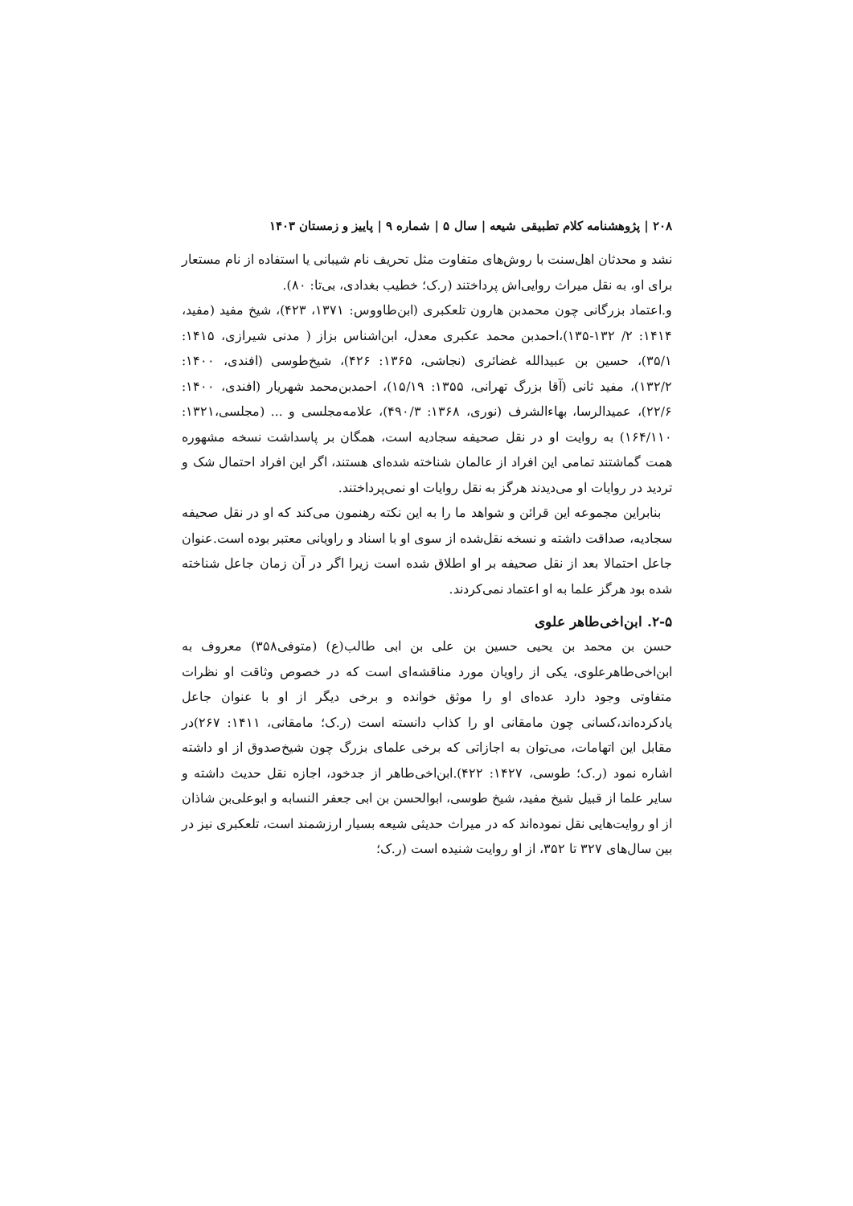۲۰۸ | پژوهشنامه کلام تطبیقی شیعه | سال ۵ | شماره ۹ | پاییز و زمستان ۱۴۰۳
نشد و محدثان اهل‌سنت با روش‌های متفاوت مثل تحریف نام شیبانی یا استفاده از نام مستعار برای او، به نقل میراث روایی‌اش پرداختند (ر.ک؛ خطیب بغدادی، بی‌تا: ۸۰).
و.اعتماد بزرگانی چون محمدبن هارون تلعکبری (ابن‌طاووس: ۱۳۷۱، ۴۲۳)، شیخ مفید (مفید، ۱۴۱۴: ۲/ ۱۳۲-۱۳۵)،احمدبن محمد عکبری معدل، ابن‌اشناس بزاز ( مدنی شیرازی، ۱۴۱۵: ۳۵/۱)، حسین بن عبیدالله غضائری (نجاشی، ۱۳۶۵: ۴۲۶)، شیخ‌طوسی (افندی، ۱۴۰۰: ۱۳۲/۲)، مفید ثانی (آقا بزرگ تهرانی، ۱۳۵۵: ۱۵/۱۹)، احمدبن‌محمد شهریار (افندی، ۱۴۰۰: ۲۲/۶)، عمیدالرسا، بهاءالشرف (نوری، ۱۳۶۸: ۴۹۰/۳)، علامه‌مجلسی و ... (مجلسی،۱۳۲۱: ۱۶۴/۱۱۰) به روایت او در نقل صحیفه سجادیه است، همگان بر پاسداشت نسخه مشهوره همت گماشتند تمامی این افراد از عالمان شناخته شده‌ای هستند، اگر این افراد احتمال شک و تردید در روایات او می‌دیدند هرگز به نقل روایات او نمی‌پرداختند.
بنابراین مجموعه این قرائن و شواهد ما را به این نکته رهنمون می‌کند که او در نقل صحیفه سجادیه، صداقت داشته و نسخه نقل‌شده از سوی او با اسناد و راویانی معتبر بوده است.عنوان جاعل احتمالا بعد از نقل صحیفه بر او اطلاق شده است زیرا اگر در آن زمان جاعل شناخته شده بود هرگز علما به او اعتماد نمی‌کردند.
۲-۵. ابن‌اخی‌طاهر علوی
حسن بن محمد بن یحیی حسین بن علی بن ابی طالب(ع) (متوفی۳۵۸) معروف به ابن‌اخی‌طاهرعلوی، یکی از راویان مورد مناقشه‌ای است که در خصوص وثاقت او نظرات متفاوتی وجود دارد عده‌ای او را موثق خوانده و برخی دیگر از او با عنوان جاعل یادکرده‌اند،کسانی چون مامقانی او را کذاب دانسته است (ر.ک؛ مامقانی، ۱۴۱۱: ۲۶۷)در مقابل این اتهامات، می‌توان به اجازاتی که برخی علمای بزرگ چون شیخ‌صدوق از او داشته اشاره نمود (ر.ک؛ طوسی، ۱۴۲۷: ۴۲۲).ابن‌اخی‌طاهر از جدخود، اجازه نقل حدیث داشته و سایر علما از قبیل شیخ مفید، شیخ طوسی، ابوالحسن بن ابی جعفر النسابه و ابوعلی‌بن شاذان از او روایت‌هایی نقل نموده‌اند که در میراث حدیثی شیعه بسیار ارزشمند است، تلعکبری نیز در بین سال‌های ۳۲۷ تا ۳۵۲، از او روایت شنیده است (ر.ک؛